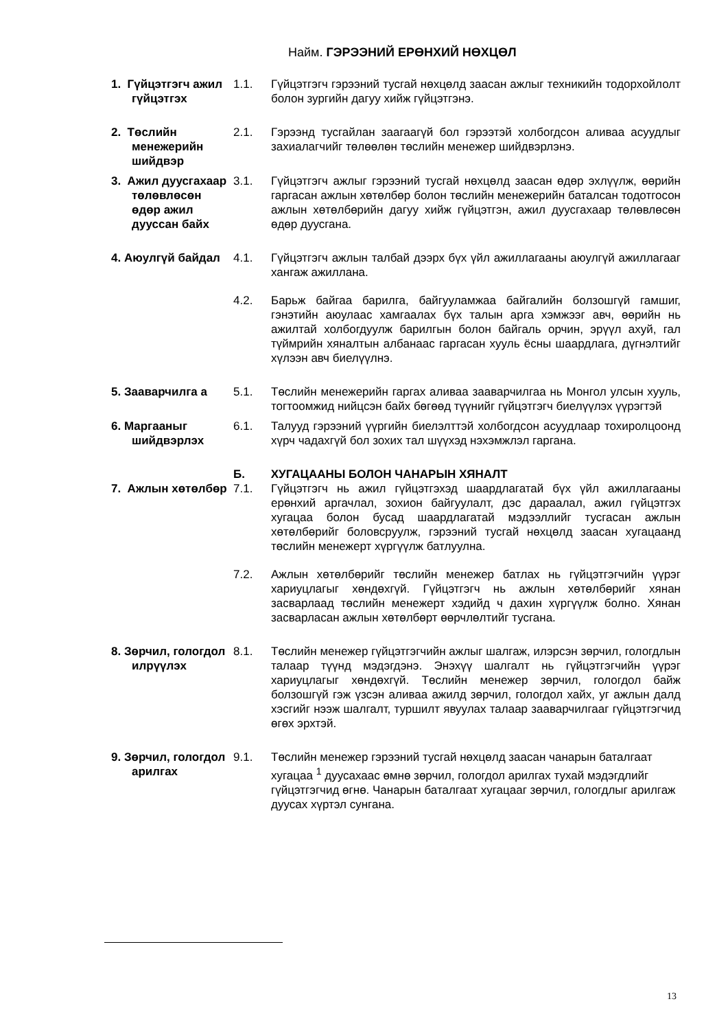Найм. ГЭРЭЭНИЙ ЕРӨНХИЙ НӨХЦӨЛ
1. Гүйцэтгэгч ажил гүйцэтгэх
1.1. Гүйцэтгэгч гэрээний тусгай нөхцөлд заасан ажлыг техникийн тодорхойлолт болон зургийн дагуу хийж гүйцэтгэнэ.
2. Төслийн менежерийн шийдвэр
2.1. Гэрээнд тусгайлан заагаагүй бол гэрээтэй холбогдсон аливаа асуудлыг захиалагчийг төлөөлөн төслийн менежер шийдвэрлэнэ.
3. Ажил дуусгахаар төлөвлөсөн өдөр ажил дууссан байх
3.1. Гүйцэтгэгч ажлыг гэрээний тусгай нөхцөлд заасан өдөр эхлүүлж, өөрийн гаргасан ажлын хөтөлбөр болон төслийн менежерийн баталсан тодотгосон ажлын хөтөлбөрийн дагуу хийж гүйцэтгэн, ажил дуусгахаар төлөвлөсөн өдөр дуусгана.
4. Аюулгүй байдал 4.1. Гүйцэтгэгч ажлын талбай дээрх бүх үйл ажиллагааны аюулгүй ажиллагааг хангаж ажиллана.
4.2. Барьж байгаа барилга, байгууламжаа байгалийн болзошгүй гамшиг, гэнэтийн аюулаас хамгаалах бүх талын арга хэмжээг авч, өөрийн нь ажилтай холбогдуулж барилгын болон байгаль орчин, эрүүл ахуй, гал түймрийн хяналтын албанаас гаргасан хууль ёсны шаардлага, дүгнэлтийг хүлээн авч биелүүлнэ.
5. Зааварчилга а 5.1. Төслийн менежерийн гаргах аливаа зааварчилгаа нь Монгол улсын хууль, тогтоомжид нийцсэн байх бөгөөд түүнийг гүйцэтгэгч биелүүлэх үүрэгтэй
6. Маргааныг шийдвэрлэх
6.1. Талууд гэрээний үүргийн биелэлттэй холбогдсон асуудлаар тохиролцоонд хүрч чадахгүй бол зохих тал шүүхэд нэхэмжлэл гаргана.
Б. ХУГАЦААНЫ БОЛОН ЧАНАРЫН ХЯНАЛТ
7. Ажлын хөтөлбөр
7.1. Гүйцэтгэгч нь ажил гүйцэтгэхэд шаардлагатай бүх үйл ажиллагааны ерөнхий аргачлал, зохион байгуулалт, дэс дараалал, ажил гүйцэтгэх хугацаа болон бусад шаардлагатай мэдээллийг тусгасан ажлын хөтөлбөрийг боловсруулж, гэрээний тусгай нөхцөлд заасан хугацаанд төслийн менежерт хүргүүлж батлуулна.
7.2. Ажлын хөтөлбөрийг төслийн менежер батлах нь гүйцэтгэгчийн үүрэг хариуцлагыг хөндөхгүй. Гүйцэтгэгч нь ажлын хөтөлбөрийг хянан засварлаад төслийн менежерт хэдийд ч дахин хүргүүлж болно. Хянан засварласан ажлын хөтөлбөрт өөрчлөлтийг тусгана.
8. Зөрчил, гологдол илрүүлэх
8.1. Төслийн менежер гүйцэтгэгчийн ажлыг шалгаж, илэрсэн зөрчил, гологдлын талаар түүнд мэдэгдэнэ. Энэхүү шалгалт нь гүйцэтгэгчийн үүрэг хариуцлагыг хөндөхгүй. Төслийн менежер зөрчил, гологдол байж болзошгүй гэж үзсэн аливаа ажилд зөрчил, гологдол хайх, уг ажлын далд хэсгийг нээж шалгалт, туршилт явуулах талаар зааварчилгааг гүйцэтгэгчид өгөх эрхтэй.
9. Зөрчил, гологдол арилгах
9.1. Төслийн менежер гэрээний тусгай нөхцөлд заасан чанарын баталгаат хугацаа <sup>1</sup> дуусахаас өмнө зөрчил, гологдол арилгах тухай мэдэгдлийг гүйцэтгэгчид өгнө. Чанарын баталгаат хугацааг зөрчил, гологдлыг арилгаж дуусах хүртэл сунгана.
13